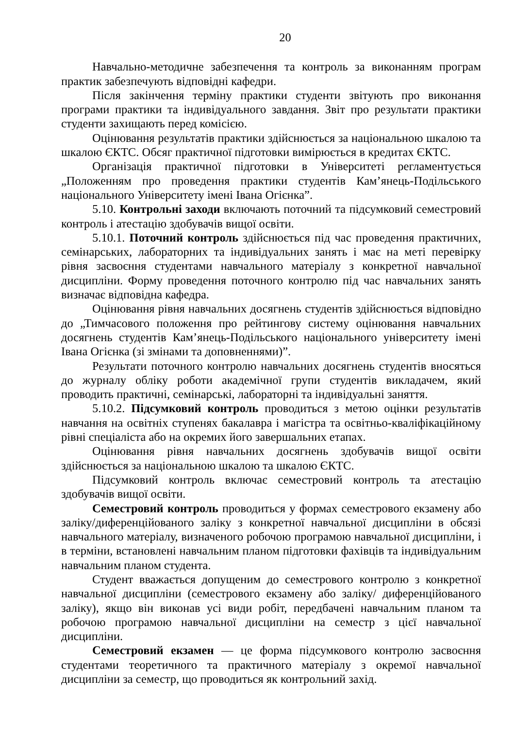20
Навчально-методичне забезпечення та контроль за виконанням програм практик забезпечують відповідні кафедри.
Після закінчення терміну практики студенти звітують про виконання програми практики та індивідуального завдання. Звіт про результати практики студенти захищають перед комісією.
Оцінювання результатів практики здійснюється за національною шкалою та шкалою ЄКТС. Обсяг практичної підготовки вимірюється в кредитах ЄКТС.
Організація практичної підготовки в Університеті регламентується „Положенням про проведення практики студентів Кам’янець-Подільського національного Університету імені Івана Огієнка”.
5.10. Контрольні заходи включають поточний та підсумковий семестровий контроль і атестацію здобувачів вищої освіти.
5.10.1. Поточний контроль здійснюється під час проведення практичних, семінарських, лабораторних та індивідуальних занять і має на меті перевірку рівня засвоєння студентами навчального матеріалу з конкретної навчальної дисципліни. Форму проведення поточного контролю під час навчальних занять визначає відповідна кафедра.
Оцінювання рівня навчальних досягнень студентів здійснюється відповідно до „Тимчасового положення про рейтингову систему оцінювання навчальних досягнень студентів Кам’янець-Подільського національного університету імені Івана Огієнка (зі змінами та доповненнями)”.
Результати поточного контролю навчальних досягнень студентів вносяться до журналу обліку роботи академічної групи студентів викладачем, який проводить практичні, семінарські, лабораторні та індивідуальні заняття.
5.10.2. Підсумковий контроль проводиться з метою оцінки результатів навчання на освітніх ступенях бакалавра і магістра та освітньо-кваліфікаційному рівні спеціаліста або на окремих його завершальних етапах.
Оцінювання рівня навчальних досягнень здобувачів вищої освіти здійснюється за національною шкалою та шкалою ЄКТС.
Підсумковий контроль включає семестровий контроль та атестацію здобувачів вищої освіти.
Семестровий контроль проводиться у формах семестрового екзамену або заліку/диференційованого заліку з конкретної навчальної дисципліни в обсязі навчального матеріалу, визначеного робочою програмою навчальної дисципліни, і в терміни, встановлені навчальним планом підготовки фахівців та індивідуальним навчальним планом студента.
Студент вважається допущеним до семестрового контролю з конкретної навчальної дисципліни (семестрового екзамену або заліку/ диференційованого заліку), якщо він виконав усі види робіт, передбачені навчальним планом та робочою програмою навчальної дисципліни на семестр з цієї навчальної дисципліни.
Семестровий екзамен — це форма підсумкового контролю засвоєння студентами теоретичного та практичного матеріалу з окремої навчальної дисципліни за семестр, що проводиться як контрольний захід.